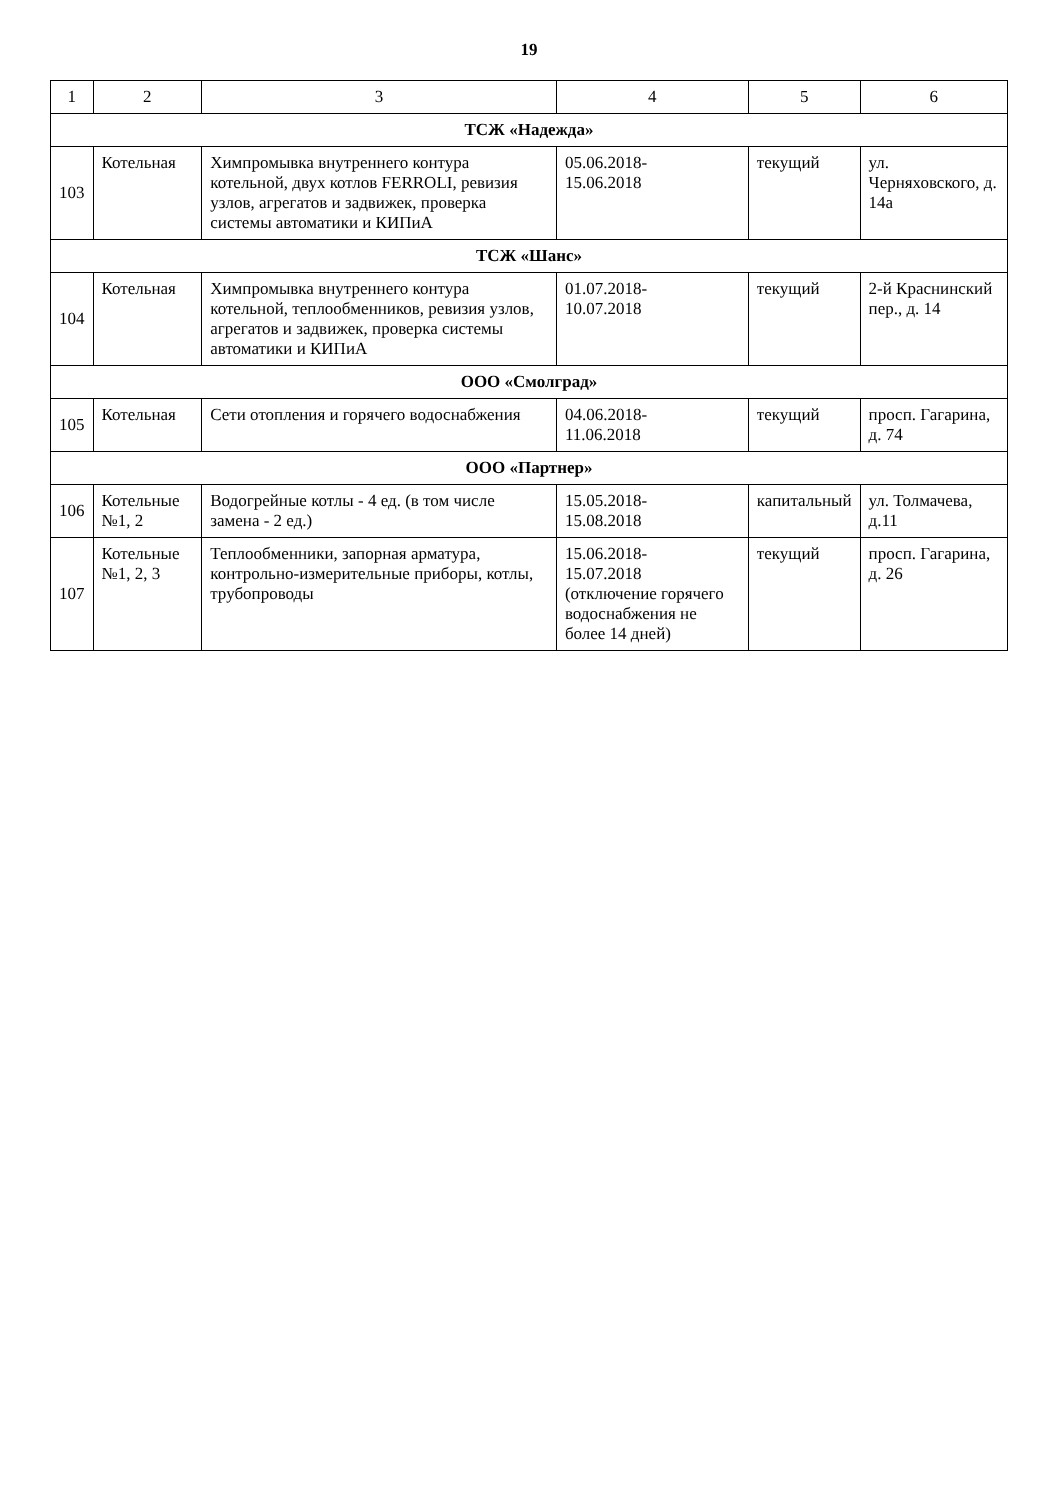19
| 1 | 2 | 3 | 4 | 5 | 6 |
| --- | --- | --- | --- | --- | --- |
| ТСЖ «Надежда» | | | | | |
| 103 | Котельная | Химпромывка внутреннего контура котельной, двух котлов FERROLI, ревизия узлов, агрегатов и задвижек, проверка системы автоматики и КИПиА | 05.06.2018- 15.06.2018 | текущий | ул. Черняховского, д. 14а |
| ТСЖ «Шанс» | | | | | |
| 104 | Котельная | Химпромывка внутреннего контура котельной, теплообменников, ревизия узлов, агрегатов и задвижек, проверка системы автоматики и КИПиА | 01.07.2018- 10.07.2018 | текущий | 2-й Краснинский пер., д. 14 |
| ООО «Смолград» | | | | | |
| 105 | Котельная | Сети отопления и горячего водоснабжения | 04.06.2018- 11.06.2018 | текущий | просп. Гагарина, д. 74 |
| ООО «Партнер» | | | | | |
| 106 | Котельные №1, 2 | Водогрейные котлы - 4 ед. (в том числе замена - 2 ед.) | 15.05.2018- 15.08.2018 | капитальный | ул. Толмачева, д.11 |
| 107 | Котельные №1, 2, 3 | Теплообменники, запорная арматура, контрольно-измерительные приборы, котлы, трубопроводы | 15.06.2018- 15.07.2018 (отключение горячего водоснабжения не более 14 дней) | текущий | просп. Гагарина, д. 26 |